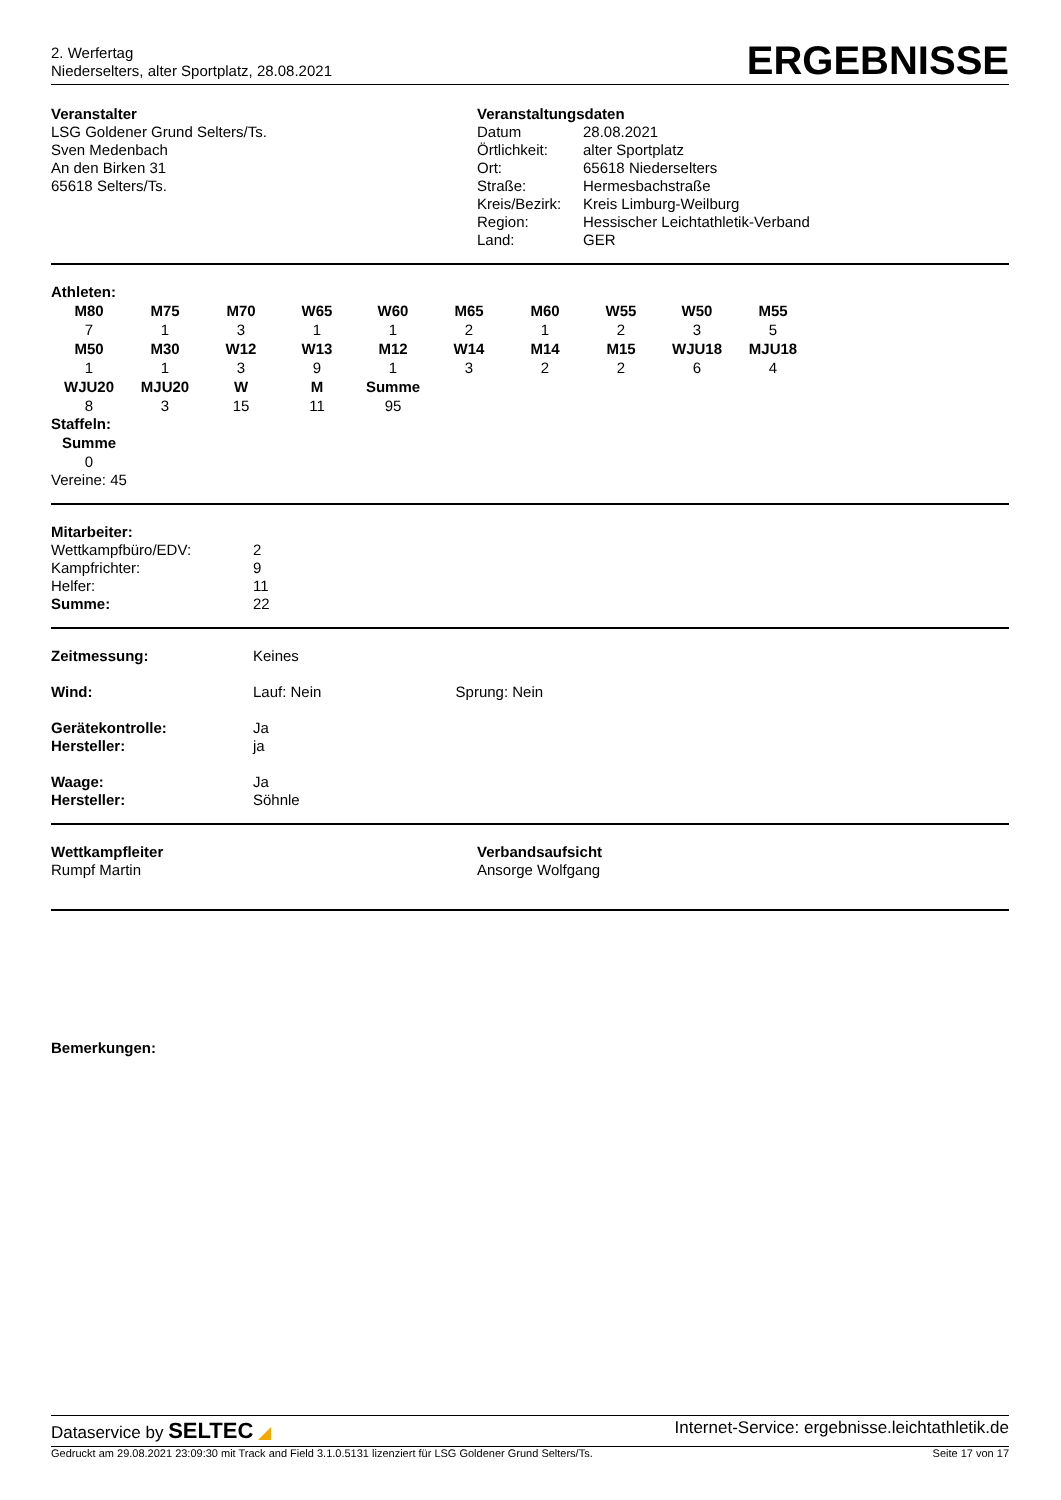2. Werfertag
Niederselters, alter Sportplatz, 28.08.2021
ERGEBNISSE
Veranstalter
LSG Goldener Grund Selters/Ts.
Sven Medenbach
An den Birken 31
65618 Selters/Ts.
Veranstaltungsdaten
| Datum | 28.08.2021 |
| Örtlichkeit: | alter Sportplatz |
| Ort: | 65618 Niederselters |
| Straße: | Hermesbachstraße |
| Kreis/Bezirk: | Kreis Limburg-Weilburg |
| Region: | Hessischer Leichtathletik-Verband |
| Land: | GER |
Athleten:
| M80 | M75 | M70 | W65 | W60 | M65 | M60 | W55 | W50 | M55 |
| --- | --- | --- | --- | --- | --- | --- | --- | --- | --- |
| 7 | 1 | 3 | 1 | 1 | 2 | 1 | 2 | 3 | 5 |
| M50 | M30 | W12 | W13 | M12 | W14 | M14 | M15 | WJU18 | MJU18 |
| 1 | 1 | 3 | 9 | 1 | 3 | 2 | 2 | 6 | 4 |
| WJU20 | MJU20 | W | M | Summe | | | | | |
| 8 | 3 | 15 | 11 | 95 | | | | | |
Staffeln:
| Summe |
| --- |
| 0 |
Vereine: 45
Mitarbeiter:
| Wettkampfbüro/EDV: | 2 |
| Kampfrichter: | 9 |
| Helfer: | 11 |
| Summe: | 22 |
| Zeitmessung: | Keines |
| Wind: | Lauf: Nein Sprung: Nein |
| Gerätekontrolle: | Ja |
| Hersteller: | ja |
| Waage: | Ja |
| Hersteller: | Söhnle |
Wettkampfleiter
Rumpf Martin
Verbandsaufsicht
Ansorge Wolfgang
Bemerkungen:
Dataservice by SELTEC ◢ Internet-Service: ergebnisse.leichtathletik.de
Gedruckt am 29.08.2021 23:09:30 mit Track and Field 3.1.0.5131 lizenziert für LSG Goldener Grund Selters/Ts. Seite 17 von 17